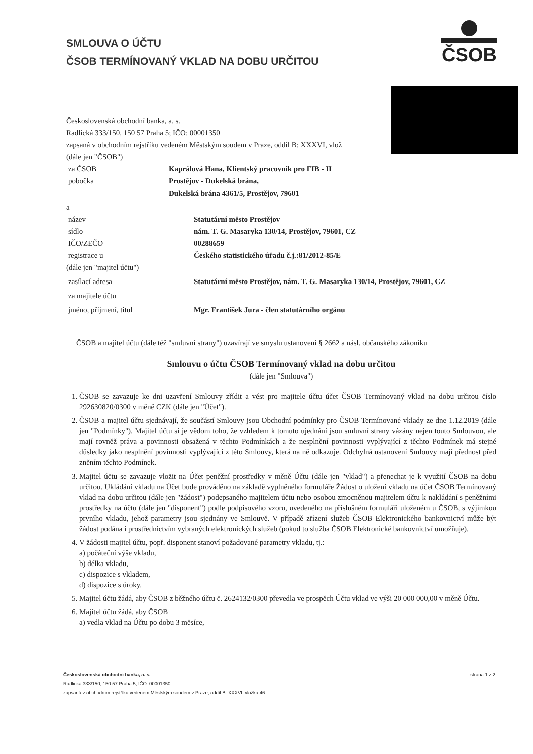SMLOUVA O ÚČTU
ČSOB TERMÍNOVANÝ VKLAD NA DOBU URČITOU
ČSOB
Československá obchodní banka, a. s.
Radlická 333/150, 150 57 Praha 5; IČO: 00001350
zapsaná v obchodním rejstříku vedeném Městským soudem v Praze, oddíl B: XXXVI, vlož
(dále jen "ČSOB")
za ČSOB Kaprálová Hana, Klientský pracovník pro FIB - II
pobočka Prostějov - Dukelská brána,
Dukelská brána 4361/5, Prostějov, 79601
a
název Statutární město Prostějov
sídlo nám. T. G. Masaryka 130/14, Prostějov, 79601, CZ
IČO/ZEČO 00288659
registrace u Českého statistického úřadu č.j.:81/2012-85/E
(dále jen "majitel účtu")
zasílací adresa Statutární město Prostějov, nám. T. G. Masaryka 130/14, Prostějov, 79601, CZ
za majitele účtu
jméno, příjmení, titul Mgr. František Jura - člen statutárního orgánu
ČSOB a majitel účtu (dále též "smluvní strany") uzavírají ve smyslu ustanovení § 2662 a násl. občanského zákoníku
Smlouvu o účtu ČSOB Termínovaný vklad na dobu určitou
(dále jen "Smlouva")
1. ČSOB se zavazuje ke dni uzavření Smlouvy zřídit a vést pro majitele účtu účet ČSOB Termínovaný vklad na dobu určitou číslo 292630820/0300 v měně CZK (dále jen "Účet").
2. ČSOB a majitel účtu sjednávají, že součástí Smlouvy jsou Obchodní podmínky pro ČSOB Termínované vklady ze dne 1.12.2019 (dále jen "Podmínky"). Majitel účtu si je vědom toho, že vzhledem k tomuto ujednání jsou smluvní strany vázány nejen touto Smlouvou, ale mají rovněž práva a povinnosti obsažená v těchto Podmínkách a že nesplnění povinnosti vyplývající z těchto Podmínek má stejné důsledky jako nesplnění povinnosti vyplývající z této Smlouvy, která na ně odkazuje. Odchylná ustanovení Smlouvy mají přednost před zněním těchto Podmínek.
3. Majitel účtu se zavazuje vložit na Účet peněžní prostředky v měně Účtu (dále jen "vklad") a přenechat je k využití ČSOB na dobu určitou. Ukládání vkladu na Účet bude prováděno na základě vyplněného formuláře Žádost o uložení vkladu na účet ČSOB Termínovaný vklad na dobu určitou (dále jen "žádost") podepsaného majitelem účtu nebo osobou zmocněnou majitelem účtu k nakládání s peněžními prostředky na účtu (dále jen "disponent") podle podpisového vzoru, uvedeného na příslušném formuláři uloženém u ČSOB, s výjimkou prvního vkladu, jehož parametry jsou sjednány ve Smlouvě. V případě zřízení služeb ČSOB Elektronického bankovnictví může být žádost podána i prostřednictvím vybraných elektronických služeb (pokud to služba ČSOB Elektronické bankovnictví umožňuje).
4. V žádosti majitel účtu, popř. disponent stanoví požadované parametry vkladu, tj.:
a) počáteční výše vkladu,
b) délka vkladu,
c) dispozice s vkladem,
d) dispozice s úroky.
5. Majitel účtu žádá, aby ČSOB z běžného účtu č. 2624132/0300 převedla ve prospěch Účtu vklad ve výši 20 000 000,00 v měně Účtu.
6. Majitel účtu žádá, aby ČSOB
a) vedla vklad na Účtu po dobu 3 měsíce,
strana 1 z 2
Československá obchodní banka, a. s.
Radlická 333/150, 150 57 Praha 5; IČO: 00001350
zapsaná v obchodním rejstříku vedeném Městským soudem v Praze, oddíl B: XXXVI, vložka 46